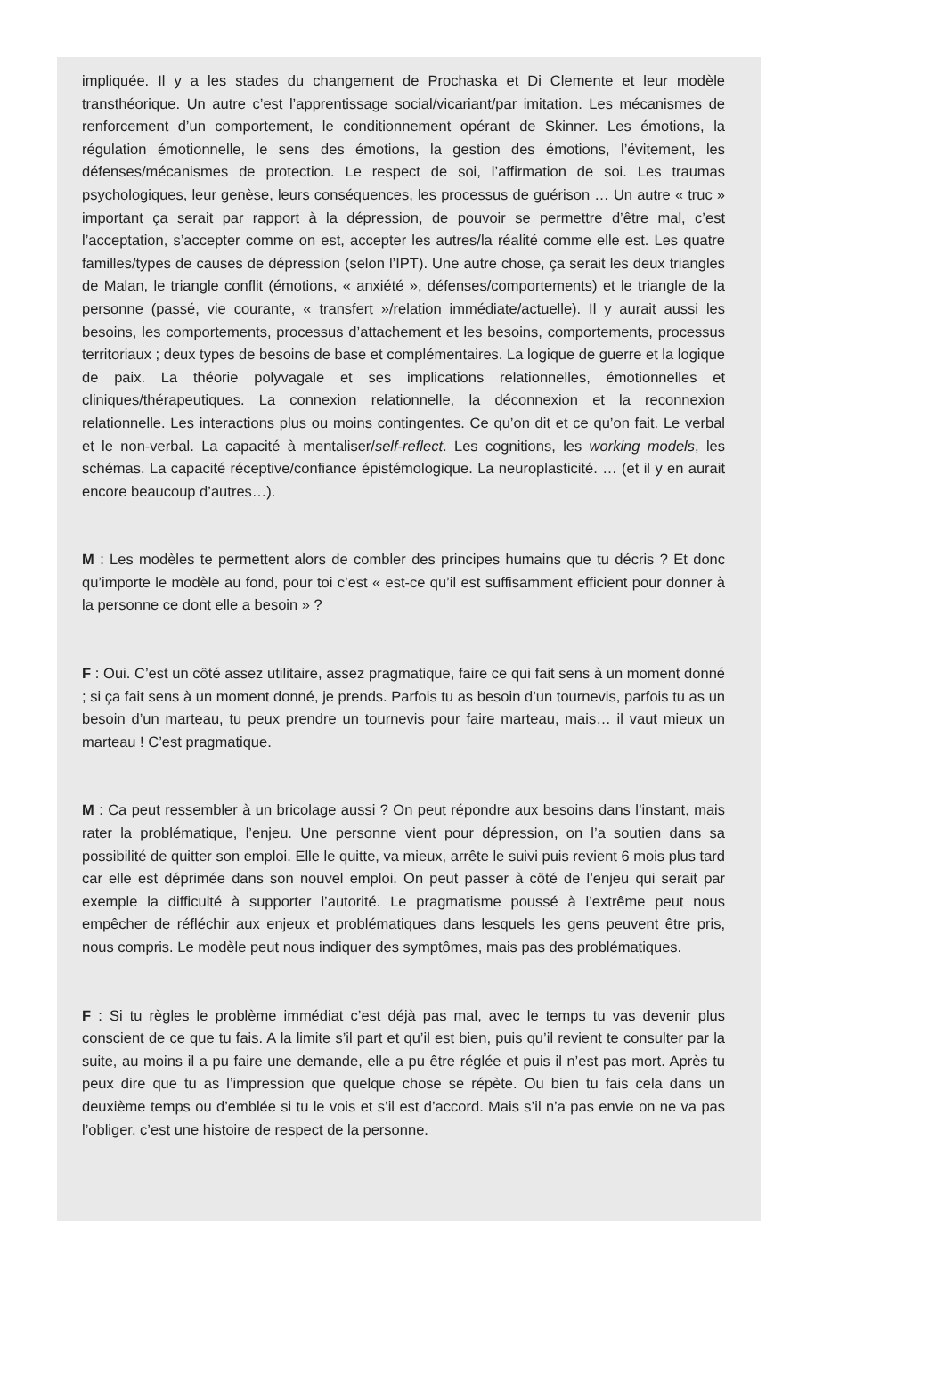impliquée. Il y a les stades du changement de Prochaska et Di Clemente et leur modèle transthéorique. Un autre c’est l’apprentissage social/vicariant/par imitation. Les mécanismes de renforcement d’un comportement, le conditionnement opérant de Skinner. Les émotions, la régulation émotionnelle, le sens des émotions, la gestion des émotions, l’évitement, les défenses/mécanismes de protection. Le respect de soi, l’affirmation de soi. Les traumas psychologiques, leur genèse, leurs conséquences, les processus de guérison … Un autre « truc » important ça serait par rapport à la dépression, de pouvoir se permettre d’être mal, c’est l’acceptation, s’accepter comme on est, accepter les autres/la réalité comme elle est. Les quatre familles/types de causes de dépression (selon l’IPT). Une autre chose, ça serait les deux triangles de Malan, le triangle conflit (émotions, « anxiété », défenses/comportements) et le triangle de la personne (passé, vie courante, « transfert »/relation immédiate/actuelle). Il y aurait aussi les besoins, les comportements, processus d’attachement et les besoins, comportements, processus territoriaux ; deux types de besoins de base et complémentaires. La logique de guerre et la logique de paix. La théorie polyvagale et ses implications relationnelles, émotionnelles et cliniques/thérapeutiques. La connexion relationnelle, la déconnexion et la reconnexion relationnelle. Les interactions plus ou moins contingentes. Ce qu’on dit et ce qu’on fait. Le verbal et le non-verbal. La capacité à mentaliser/self-reflect. Les cognitions, les working models, les schémas. La capacité réceptive/confiance épistémologique. La neuroplasticité. … (et il y en aurait encore beaucoup d’autres…).
M : Les modèles te permettent alors de combler des principes humains que tu décris ? Et donc qu’importe le modèle au fond, pour toi c’est « est-ce qu’il est suffisamment efficient pour donner à la personne ce dont elle a besoin » ?
F : Oui. C’est un côté assez utilitaire, assez pragmatique, faire ce qui fait sens à un moment donné ; si ça fait sens à un moment donné, je prends. Parfois tu as besoin d’un tournevis, parfois tu as un besoin d’un marteau, tu peux prendre un tournevis pour faire marteau, mais… il vaut mieux un marteau ! C’est pragmatique.
M : Ca peut ressembler à un bricolage aussi ? On peut répondre aux besoins dans l’instant, mais rater la problématique, l’enjeu. Une personne vient pour dépression, on l’a soutien dans sa possibilité de quitter son emploi. Elle le quitte, va mieux, arrête le suivi puis revient 6 mois plus tard car elle est déprimée dans son nouvel emploi. On peut passer à côté de l’enjeu qui serait par exemple la difficulté à supporter l’autorité. Le pragmatisme poussé à l’extrême peut nous empêcher de réfléchir aux enjeux et problématiques dans lesquels les gens peuvent être pris, nous compris. Le modèle peut nous indiquer des symptômes, mais pas des problématiques.
F : Si tu règles le problème immédiat c’est déjà pas mal, avec le temps tu vas devenir plus conscient de ce que tu fais. A la limite s’il part et qu’il est bien, puis qu’il revient te consulter par la suite, au moins il a pu faire une demande, elle a pu être réglée et puis il n’est pas mort. Après tu peux dire que tu as l’impression que quelque chose se répète. Ou bien tu fais cela dans un deuxième temps ou d’emblée si tu le vois et s’il est d’accord. Mais s’il n’a pas envie on ne va pas l’obliger, c’est une histoire de respect de la personne.